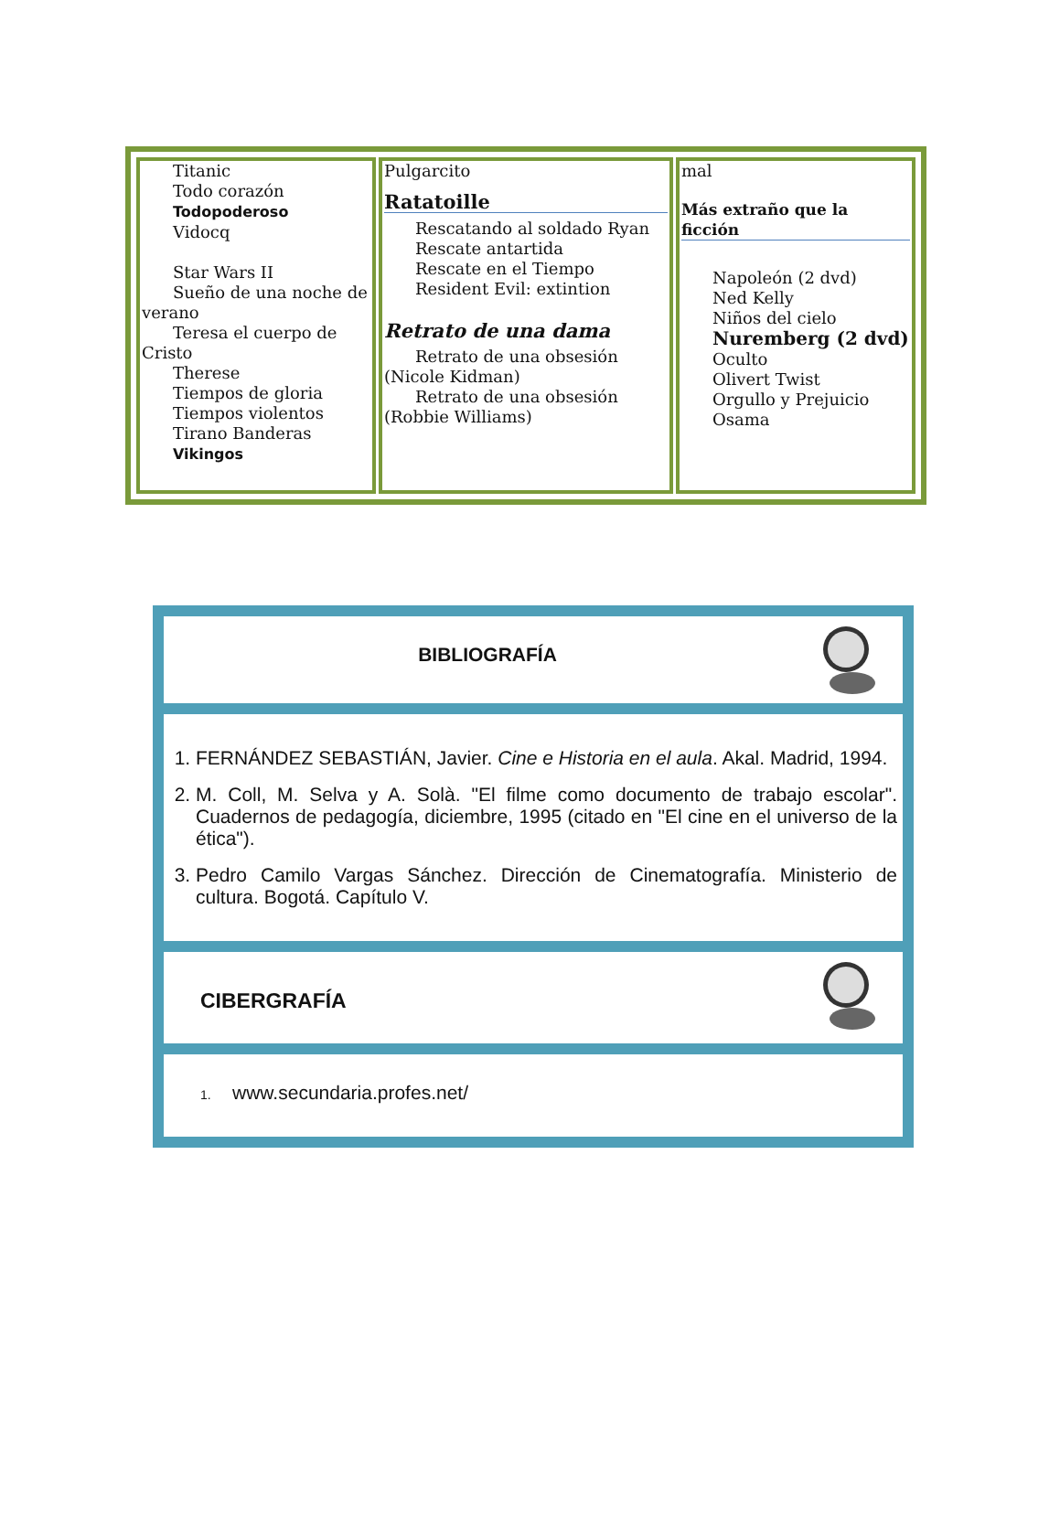| Titanic Todo corazón Todopoderoso Vidocq Star Wars II Sueño de una noche de verano Teresa el cuerpo de Cristo Therese Tiempos de gloria Tiempos violentos Tirano Banderas Vikingos | Pulgarcito Ratatoille Rescatando al soldado Ryan Rescate antartida Rescate en el Tiempo Resident Evil: extintion Retrato de una dama Retrato de una obsesión (Nicole Kidman) Retrato de una obsesión (Robbie Williams) | mal Más extraño que la ficción Napoleón (2 dvd) Ned Kelly Niños del cielo Nuremberg (2 dvd) Oculto Olivert Twist Orgullo y Prejuicio Osama |
BIBLIOGRAFÍA
1. FERNÁNDEZ SEBASTIÁN, Javier. Cine e Historia en el aula. Akal. Madrid, 1994.
2. M. Coll, M. Selva y A. Solà. "El filme como documento de trabajo escolar". Cuadernos de pedagogía, diciembre, 1995 (citado en "El cine en el universo de la ética").
3. Pedro Camilo Vargas Sánchez. Dirección de Cinematografía. Ministerio de cultura. Bogotá. Capítulo V.
CIBERGRAFÍA
1. www.secundaria.profes.net/